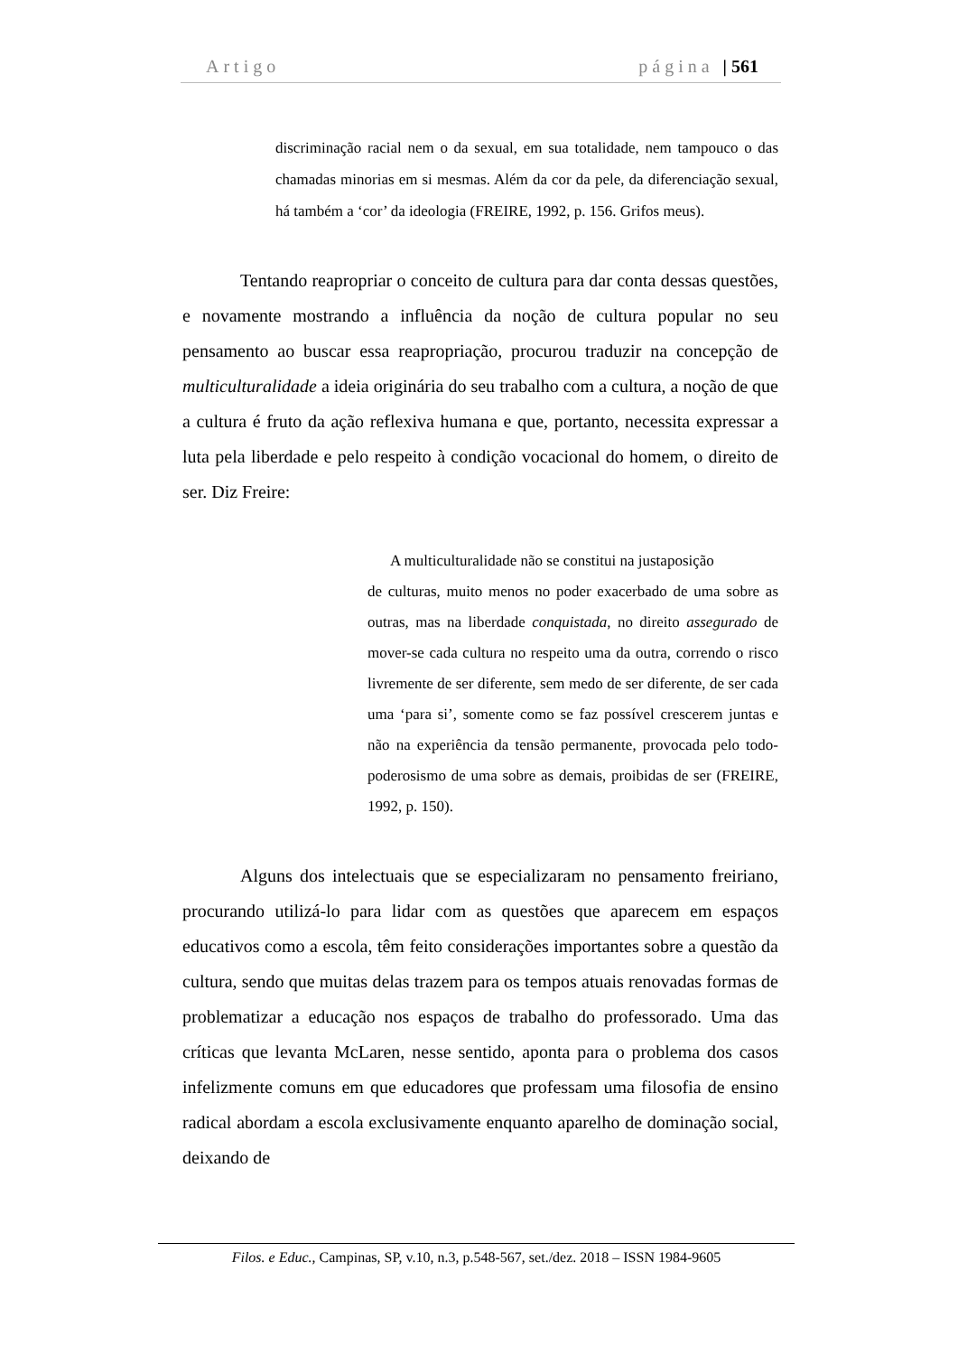Artigo página | 561
discriminação racial nem o da sexual, em sua totalidade, nem tampouco o das chamadas minorias em si mesmas. Além da cor da pele, da diferenciação sexual, há também a ‘cor’ da ideologia (FREIRE, 1992, p. 156. Grifos meus).
Tentando reapropriar o conceito de cultura para dar conta dessas questões, e novamente mostrando a influência da noção de cultura popular no seu pensamento ao buscar essa reapropriação, procurou traduzir na concepção de multiculturalidade a ideia originária do seu trabalho com a cultura, a noção de que a cultura é fruto da ação reflexiva humana e que, portanto, necessita expressar a luta pela liberdade e pelo respeito à condição vocacional do homem, o direito de ser. Diz Freire:
A multiculturalidade não se constitui na justaposição
de culturas, muito menos no poder exacerbado de uma sobre as outras, mas na liberdade conquistada, no direito assegurado de mover-se cada cultura no respeito uma da outra, correndo o risco livremente de ser diferente, sem medo de ser diferente, de ser cada uma ‘para si’, somente como se faz possível crescerem juntas e não na experiência da tensão permanente, provocada pelo todo-poderosismo de uma sobre as demais, proibidas de ser (FREIRE, 1992, p. 150).
Alguns dos intelectuais que se especializaram no pensamento freiriano, procurando utilizá-lo para lidar com as questões que aparecem em espaços educativos como a escola, têm feito considerações importantes sobre a questão da cultura, sendo que muitas delas trazem para os tempos atuais renovadas formas de problematizar a educação nos espaços de trabalho do professorado. Uma das críticas que levanta McLaren, nesse sentido, aponta para o problema dos casos infelizmente comuns em que educadores que professam uma filosofia de ensino radical abordam a escola exclusivamente enquanto aparelho de dominação social, deixando de
Filos. e Educ., Campinas, SP, v.10, n.3, p.548-567, set./dez. 2018 – ISSN 1984-9605